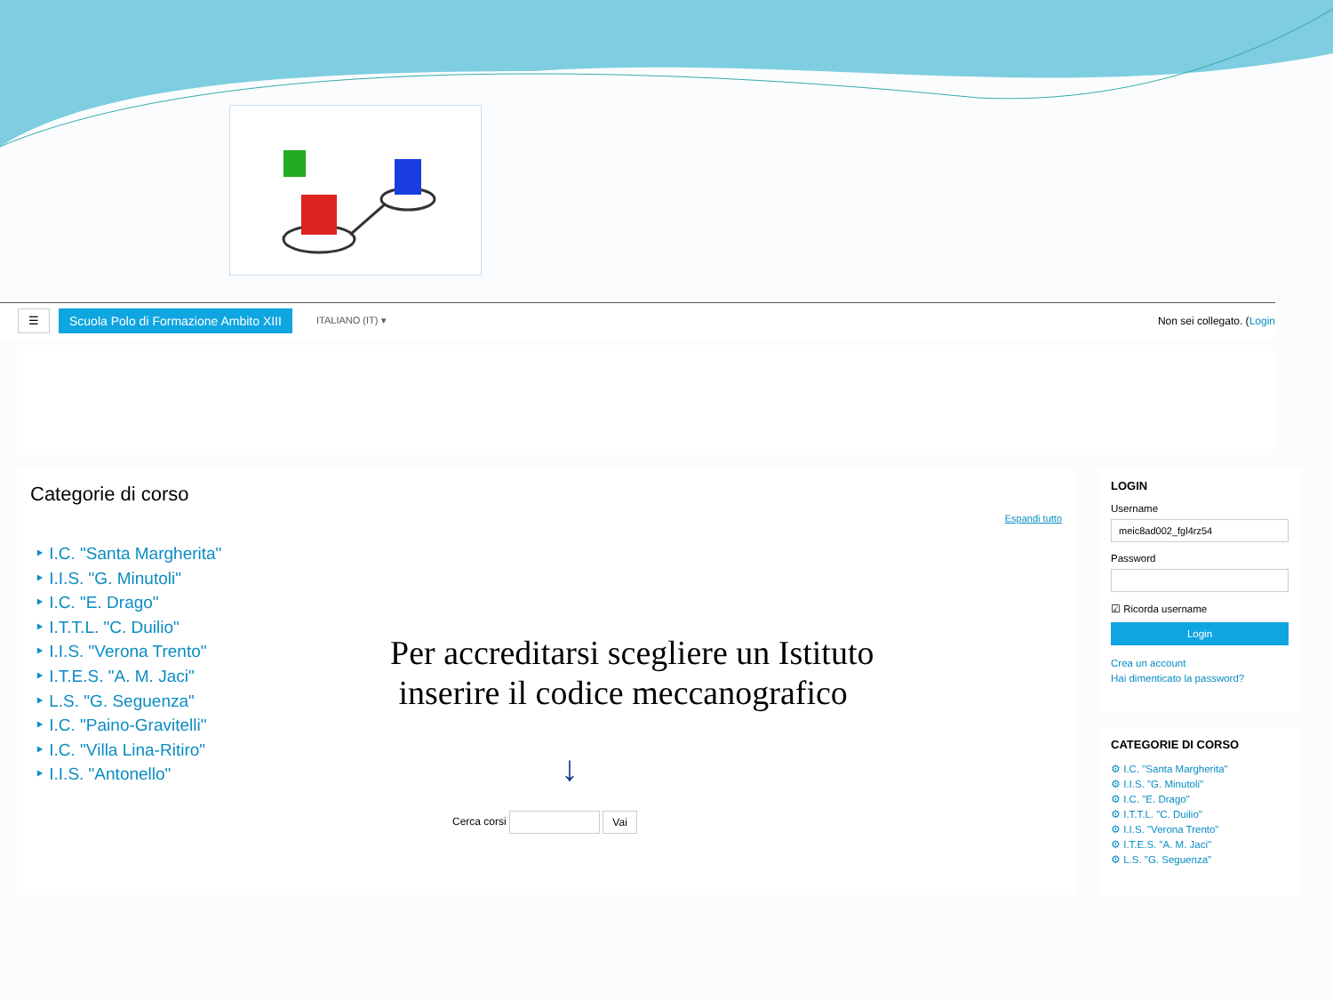☰
Scuola Polo di Formazione Ambito XIII
ITALIANO (IT) ▾ Non sei collegato. (Login
Categorie di corso
Espandi tutto
‣ I.C. "Santa Margherita"
‣ I.I.S. "G. Minutoli"
‣ I.C. "E. Drago"
‣ I.T.T.L. "C. Duilio"
‣ I.I.S. "Verona Trento"
‣ I.T.E.S. "A. M. Jaci"
‣ L.S. "G. Seguenza"
‣ I.C. "Paino-Gravitelli"
‣ I.C. "Villa Lina-Ritiro"
‣ I.I.S. "Antonello"
Per accreditarsi scegliere un Istituto
inserire il codice meccanografico
↓
Cerca corsi Vai
LOGIN
Username
meic8ad002_fgl4rz54
Password
☑ Ricorda username
Login
Crea un account
Hai dimenticato la password?
CATEGORIE DI CORSO
⚙ I.C. "Santa Margherita"
⚙ I.I.S. "G. Minutoli"
⚙ I.C. "E. Drago"
⚙ I.T.T.L. "C. Duilio"
⚙ I.I.S. "Verona Trento"
⚙ I.T.E.S. "A. M. Jaci"
⚙ L.S. "G. Seguenza"